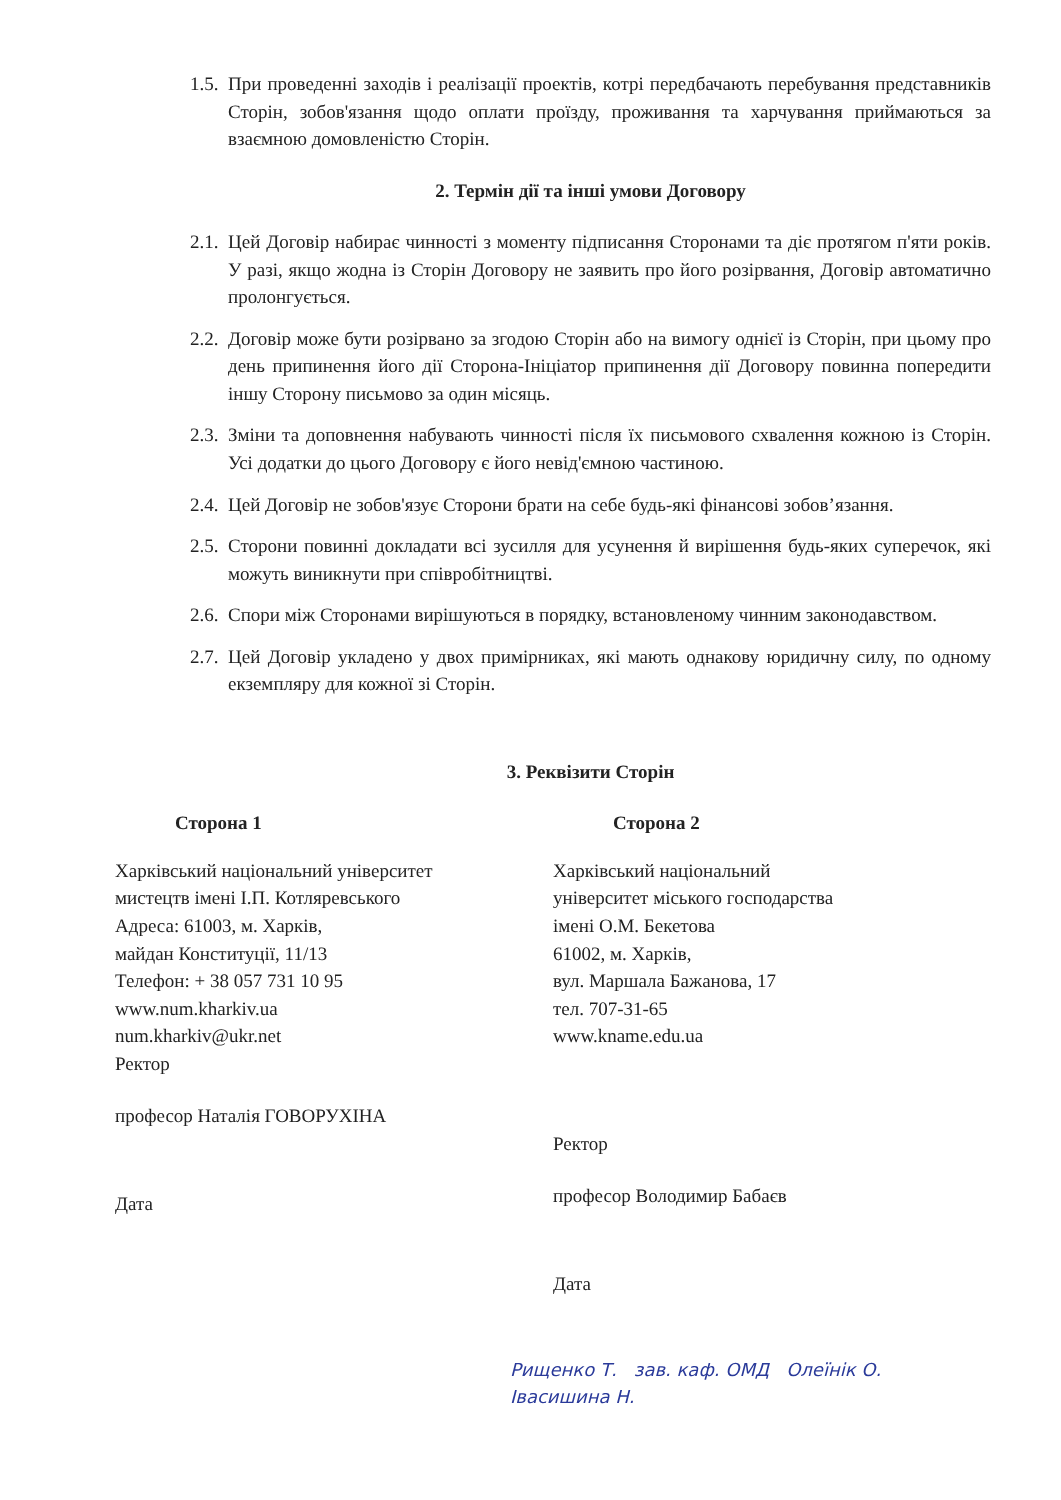1.5. При проведенні заходів і реалізації проектів, котрі передбачають перебування представників Сторін, зобов'язання щодо оплати проїзду, проживання та харчування приймаються за взаємною домовленістю Сторін.
2. Термін дії та інші умови Договору
2.1. Цей Договір набирає чинності з моменту підписання Сторонами та діє протягом п'яти років. У разі, якщо жодна із Сторін Договору не заявить про його розірвання, Договір автоматично пролонгується.
2.2. Договір може бути розірвано за згодою Сторін або на вимогу однієї із Сторін, при цьому про день припинення його дії Сторона-Ініціатор припинення дії Договору повинна попередити іншу Сторону письмово за один місяць.
2.3. Зміни та доповнення набувають чинності після їх письмового схвалення кожною із Сторін. Усі додатки до цього Договору є його невід'ємною частиною.
2.4. Цей Договір не зобов'язує Сторони брати на себе будь-які фінансові зобов’язання.
2.5. Сторони повинні докладати всі зусилля для усунення й вирішення будь-яких суперечок, які можуть виникнути при співробітництві.
2.6. Спори між Сторонами вирішуються в порядку, встановленому чинним законодавством.
2.7. Цей Договір укладено у двох примірниках, які мають однакову юридичну силу, по одному екземпляру для кожної зі Сторін.
3. Реквізити Сторін
Сторона 1
Харківський національний університет
мистецтв імені І.П. Котляревського
Адреса: 61003, м. Харків,
майдан Конституції, 11/13
Телефон: + 38 057 731 10 95
www.num.kharkiv.ua
num.kharkiv@ukr.net
Ректор
професор Наталія ГОВОРУХІНА
Дата
Сторона 2
Харківський національний
університет міського господарства
імені О.М. Бекетова
61002, м. Харків,
вул. Маршала Бажанова, 17
тел. 707-31-65
www.kname.edu.ua
Ректор
професор Володимир Бабаєв
Дата
Рищенко Т. зав. каф. ОМД Олеїнік О.
Івасишина Н.